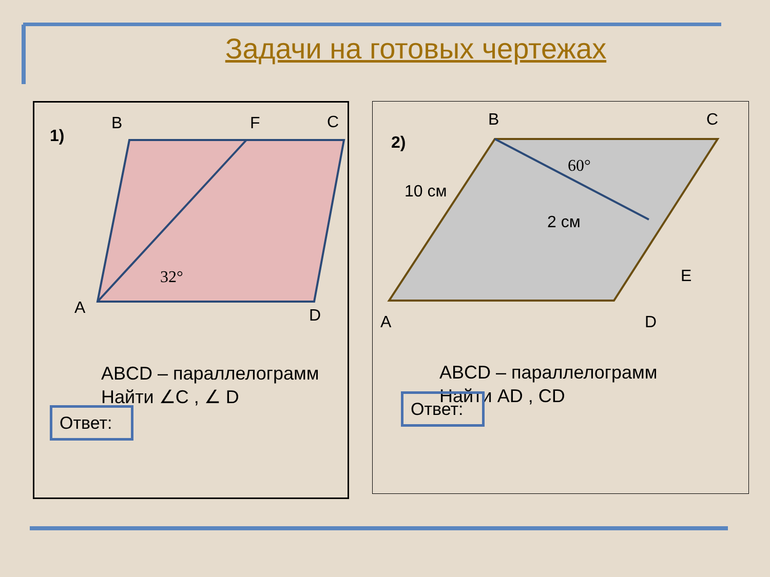Задачи на готовых чертежах
1)
B
F
C
A
D
32°
ABCD – параллелограмм
Найти ∠C , ∠ D
Ответ:
2)
B
C
E
A
D
10 см
2 см
60°
ABCD – параллелограмм
Найти AD , CD
Ответ: